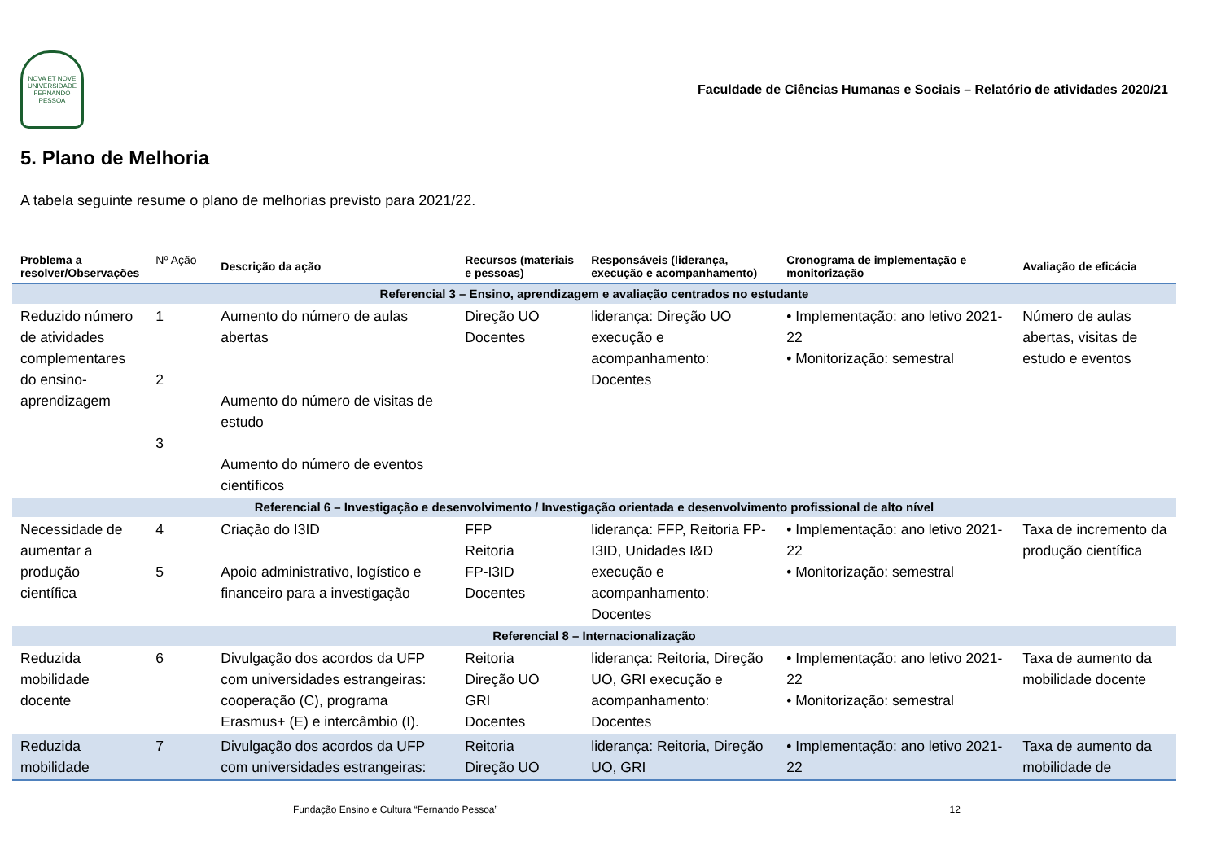NOVA ET NOVE
UNIVERSIDADE FERNANDO PESSOA
Faculdade de Ciências Humanas e Sociais – Relatório de atividades 2020/21
5. Plano de Melhoria
A tabela seguinte resume o plano de melhorias previsto para 2021/22.
| Problema a resolver/Observações | Nº Ação | Descrição da ação | Recursos (materiais e pessoas) | Responsáveis (liderança, execução e acompanhamento) | Cronograma de implementação e monitorização | Avaliação de eficácia |
| --- | --- | --- | --- | --- | --- | --- |
| Referencial 3 – Ensino, aprendizagem e avaliação centrados no estudante | | | | | | |
| Reduzido número de atividades complementares do ensino-aprendizagem | 1 2 3 | Aumento do número de aulas abertas Aumento do número de visitas de estudo Aumento do número de eventos científicos | Direção UO Docentes | liderança: Direção UO execução e acompanhamento: Docentes | • Implementação: ano letivo 2021-22 • Monitorização: semestral | Número de aulas abertas, visitas de estudo e eventos |
| Referencial 6 – Investigação e desenvolvimento / Investigação orientada e desenvolvimento profissional de alto nível | | | | | | |
| Necessidade de aumentar a produção científica | 4 5 | Criação do I3ID Apoio administrativo, logístico e financeiro para a investigação | FFP Reitoria FP-I3ID Docentes | liderança: FFP, Reitoria FP-I3ID, Unidades I&D execução e acompanhamento: Docentes | • Implementação: ano letivo 2021-22 • Monitorização: semestral | Taxa de incremento da produção científica |
| Referencial 8 – Internacionalização | | | | | | |
| Reduzida mobilidade docente | 6 | Divulgação dos acordos da UFP com universidades estrangeiras: cooperação (C), programa Erasmus+ (E) e intercâmbio (I). | Reitoria Direção UO GRI Docentes | liderança: Reitoria, Direção UO, GRI execução e acompanhamento: Docentes | • Implementação: ano letivo 2021-22 • Monitorização: semestral | Taxa de aumento da mobilidade docente |
| Reduzida mobilidade | 7 | Divulgação dos acordos da UFP com universidades estrangeiras: | Reitoria Direção UO | liderança: Reitoria, Direção UO, GRI | • Implementação: ano letivo 2021-22 | Taxa de aumento da mobilidade de |
Fundação Ensino e Cultura “Fernando Pessoa” 12